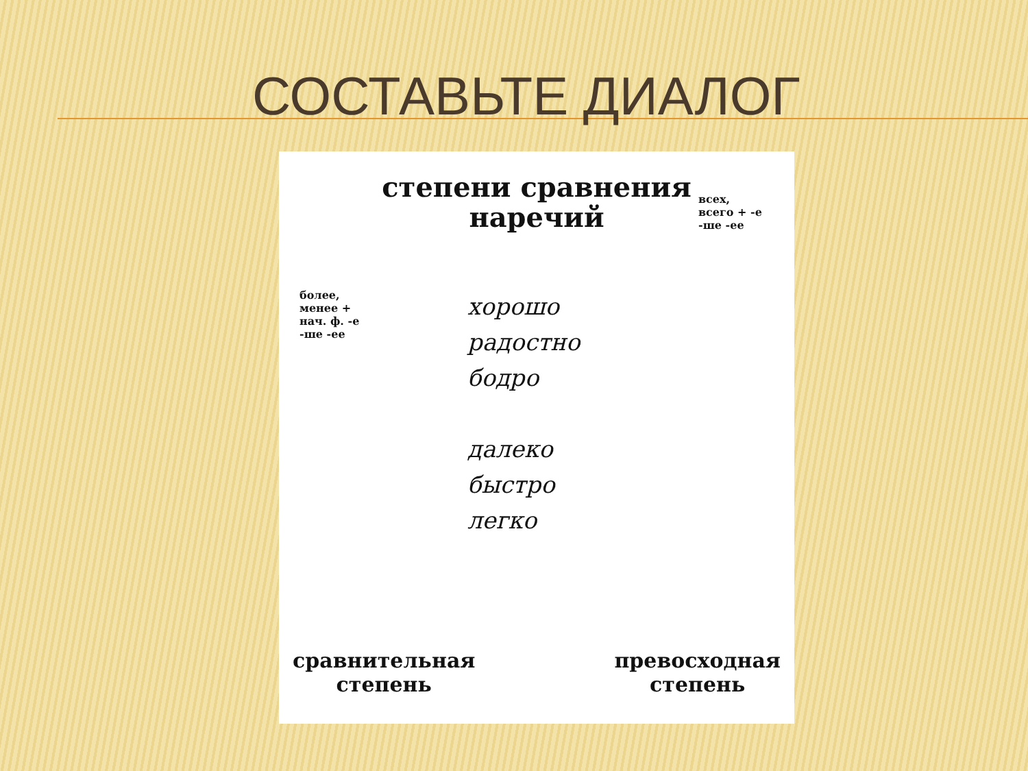СОСТАВЬТЕ ДИАЛОГ
степени сравнения
наречий
более, менее + нач. ф. -е -ше -ее
всех, всего + -е -ше -ее
хорошо
радостно
бодро
далеко
быстро
легко
сравнительная
степень
превосходная
степень